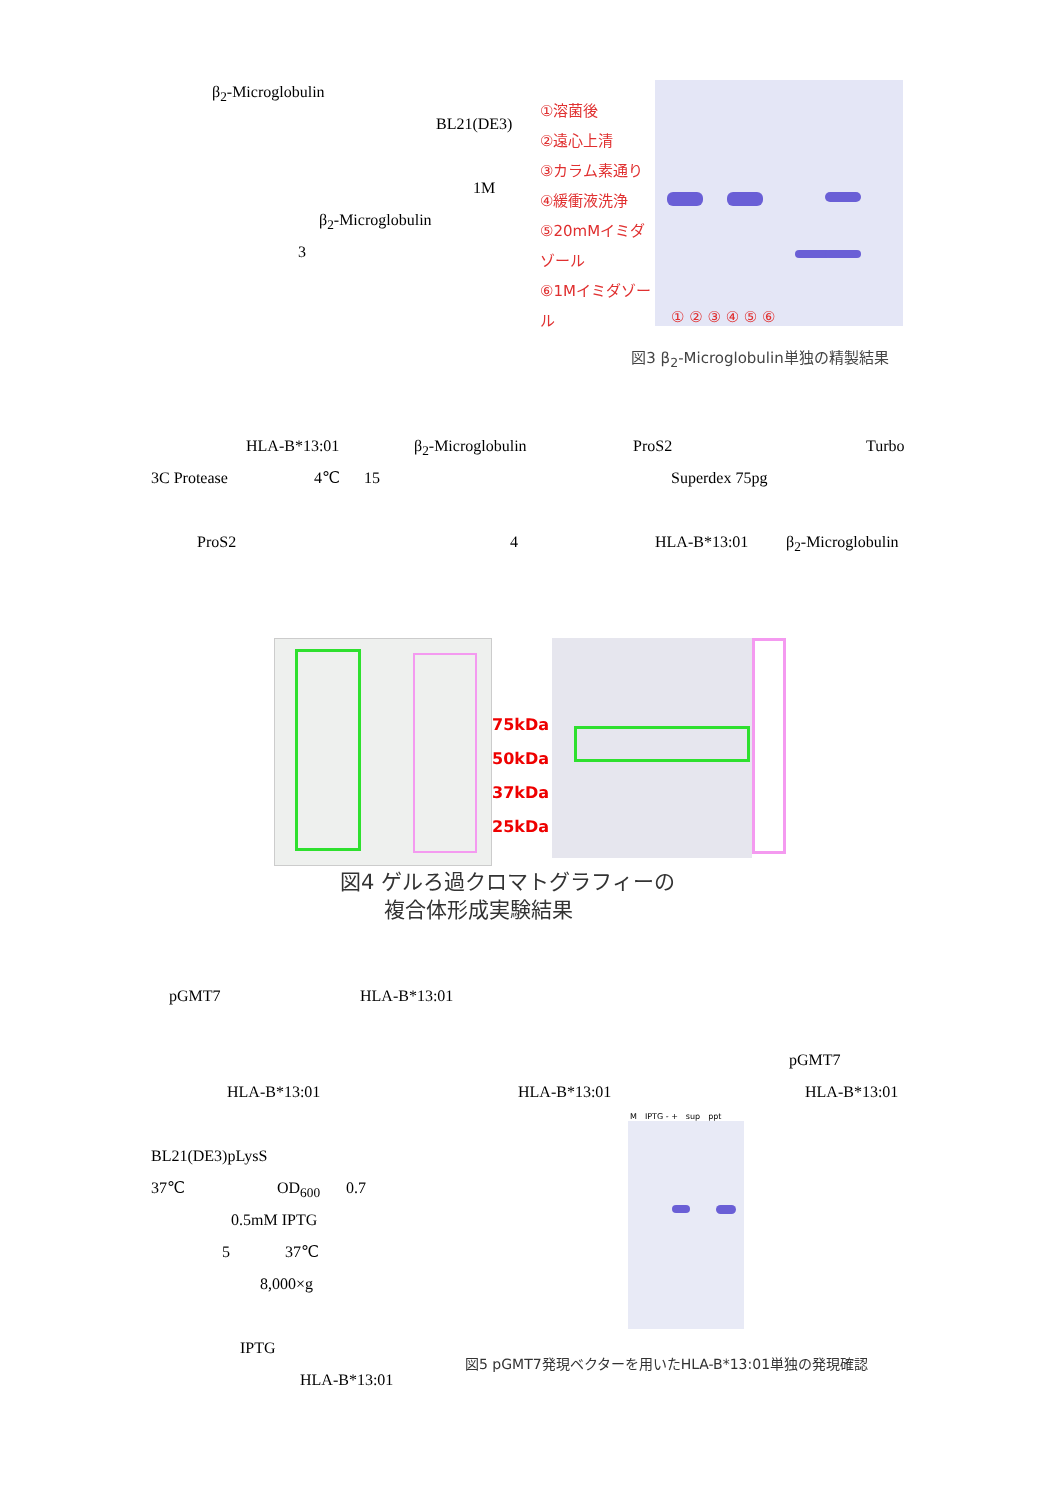β<sub>2</sub>-Microglobulin
BL21(DE3)
1M
β<sub>2</sub>-Microglobulin
3
①溶菌後
②遠心上清
③カラム素通り
④緩衝液洗浄
⑤20mMイミダゾール
⑥1Mイミダゾール
① ② ③ ④ ⑤ ⑥
図3 β<sub>2</sub>-Microglobulin単独の精製結果
HLA-B*13:01 β<sub>2</sub>-Microglobulin ProS2 Turbo
3C Protease 4℃ 15 Superdex 75pg
ProS2 4 HLA-B*13:01 β<sub>2</sub>-Microglobulin
75kDa
50kDa
37kDa
25kDa
図4 ゲルろ過クロマトグラフィーの
複合体形成実験結果
pGMT7 HLA-B*13:01
pGMT7
HLA-B*13:01 HLA-B*13:01 HLA-B*13:01
BL21(DE3)pLysS
37℃ OD<sub>600</sub> 0.7
0.5mM IPTG
5 37℃
8,000×g
IPTG
HLA-B*13:01
M IPTG - + sup ppt
図5 pGMT7発現ベクターを用いたHLA-B*13:01単独の発現確認